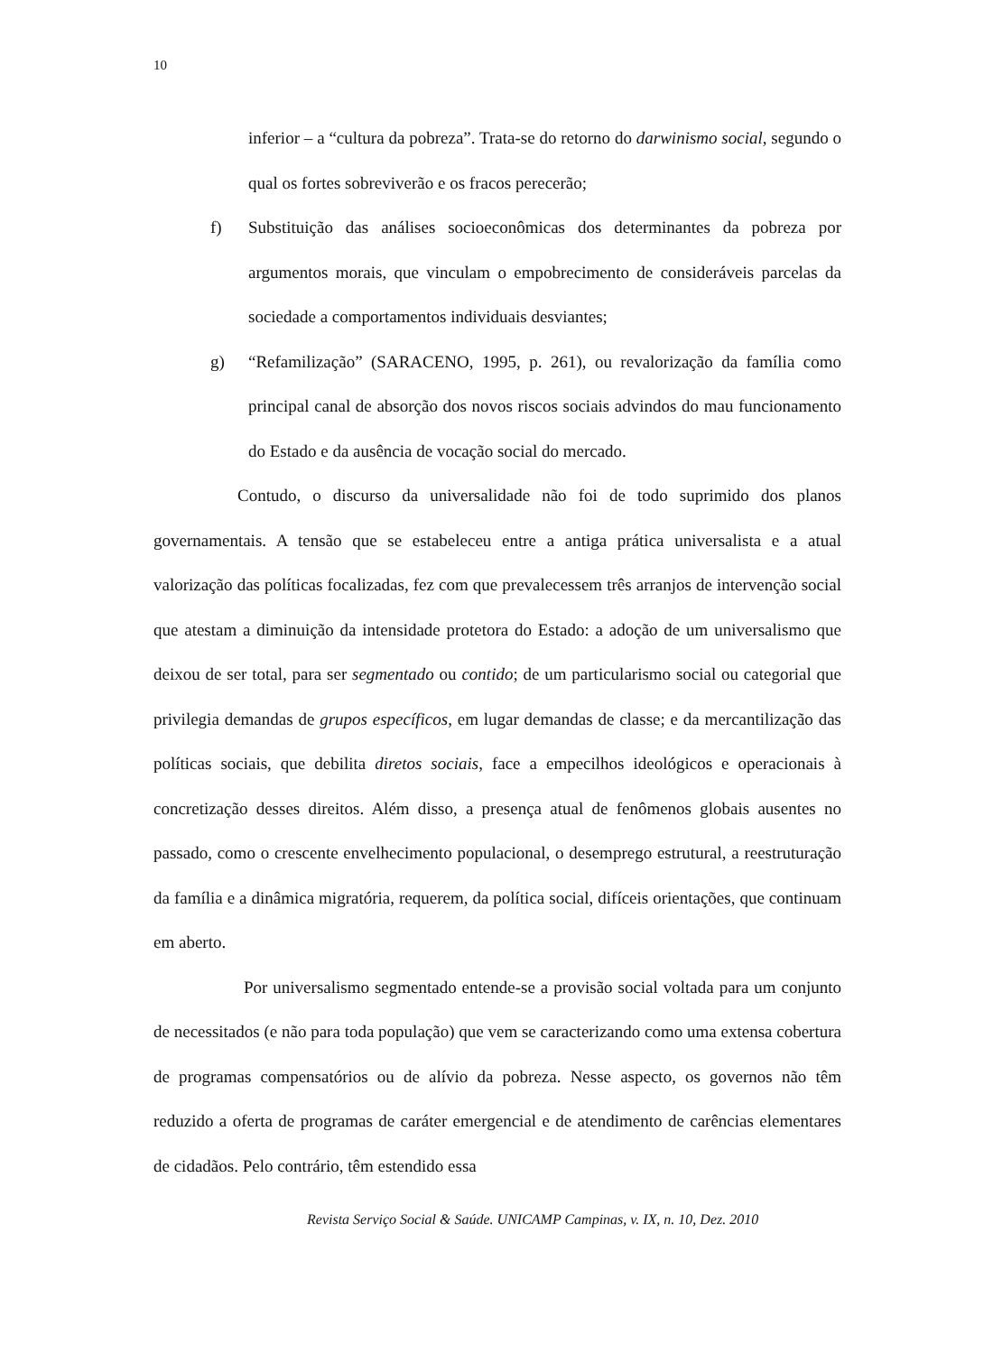10
inferior – a “cultura da pobreza”. Trata-se do retorno do darwinismo social, segundo o qual os fortes sobreviverão e os fracos perecerão;
f) Substituição das análises socioeconômicas dos determinantes da pobreza por argumentos morais, que vinculam o empobrecimento de consideráveis parcelas da sociedade a comportamentos individuais desviantes;
g) “Refamilização” (SARACENO, 1995, p. 261), ou revalorização da família como principal canal de absorção dos novos riscos sociais advindos do mau funcionamento do Estado e da ausência de vocação social do mercado.
Contudo, o discurso da universalidade não foi de todo suprimido dos planos governamentais. A tensão que se estabeleceu entre a antiga prática universalista e a atual valorização das políticas focalizadas, fez com que prevalecessem três arranjos de intervenção social que atestam a diminuição da intensidade protetora do Estado: a adoção de um universalismo que deixou de ser total, para ser segmentado ou contido; de um particularismo social ou categorial que privilegia demandas de grupos específicos, em lugar demandas de classe; e da mercantilização das políticas sociais, que debilita diretos sociais, face a empecilhos ideológicos e operacionais à concretização desses direitos. Além disso, a presença atual de fenômenos globais ausentes no passado, como o crescente envelhecimento populacional, o desemprego estrutural, a reestruturação da família e a dinâmica migratória, requerem, da política social, difíceis orientações, que continuam em aberto.
Por universalismo segmentado entende-se a provisão social voltada para um conjunto de necessitados (e não para toda população) que vem se caracterizando como uma extensa cobertura de programas compensatórios ou de alívio da pobreza. Nesse aspecto, os governos não têm reduzido a oferta de programas de caráter emergencial e de atendimento de carências elementares de cidadãos. Pelo contrário, têm estendido essa
Revista Serviço Social & Saúde. UNICAMP Campinas, v. IX, n. 10, Dez. 2010